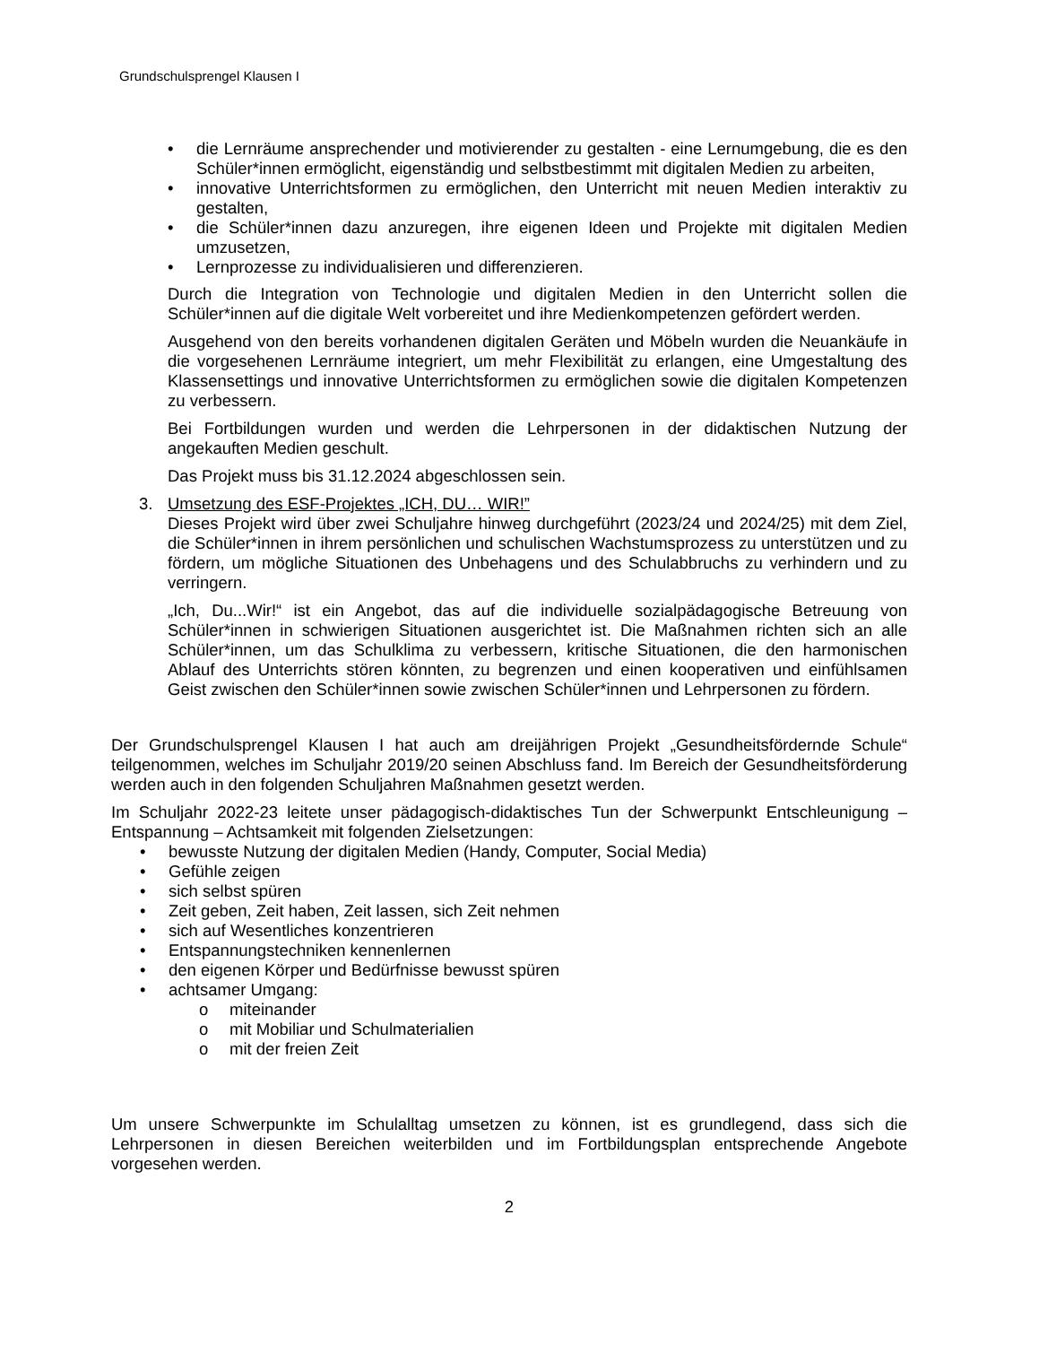Grundschulsprengel Klausen I
• die Lernräume ansprechender und motivierender zu gestalten - eine Lernumgebung, die es den Schüler*innen ermöglicht, eigenständig und selbstbestimmt mit digitalen Medien zu arbeiten,
• innovative Unterrichtsformen zu ermöglichen, den Unterricht mit neuen Medien interaktiv zu gestalten,
• die Schüler*innen dazu anzuregen, ihre eigenen Ideen und Projekte mit digitalen Medien umzusetzen,
• Lernprozesse zu individualisieren und differenzieren.
Durch die Integration von Technologie und digitalen Medien in den Unterricht sollen die Schüler*innen auf die digitale Welt vorbereitet und ihre Medienkompetenzen gefördert werden.
Ausgehend von den bereits vorhandenen digitalen Geräten und Möbeln wurden die Neuankäufe in die vorgesehenen Lernräume integriert, um mehr Flexibilität zu erlangen, eine Umgestaltung des Klassensettings und innovative Unterrichtsformen zu ermöglichen sowie die digitalen Kompetenzen zu verbessern.
Bei Fortbildungen wurden und werden die Lehrpersonen in der didaktischen Nutzung der angekauften Medien geschult.
Das Projekt muss bis 31.12.2024 abgeschlossen sein.
3. Umsetzung des ESF-Projektes „ICH, DU… WIR!”
Dieses Projekt wird über zwei Schuljahre hinweg durchgeführt (2023/24 und 2024/25) mit dem Ziel, die Schüler*innen in ihrem persönlichen und schulischen Wachstumsprozess zu unterstützen und zu fördern, um mögliche Situationen des Unbehagens und des Schulabbruchs zu verhindern und zu verringern.
„Ich, Du...Wir!“ ist ein Angebot, das auf die individuelle sozialpädagogische Betreuung von Schüler*innen in schwierigen Situationen ausgerichtet ist. Die Maßnahmen richten sich an alle Schüler*innen, um das Schulklima zu verbessern, kritische Situationen, die den harmonischen Ablauf des Unterrichts stören könnten, zu begrenzen und einen kooperativen und einfühlsamen Geist zwischen den Schüler*innen sowie zwischen Schüler*innen und Lehrpersonen zu fördern.
Der Grundschulsprengel Klausen I hat auch am dreijährigen Projekt „Gesundheitsfördernde Schule“ teilgenommen, welches im Schuljahr 2019/20 seinen Abschluss fand. Im Bereich der Gesundheitsförderung werden auch in den folgenden Schuljahren Maßnahmen gesetzt werden.
Im Schuljahr 2022-23 leitete unser pädagogisch-didaktisches Tun der Schwerpunkt Entschleunigung – Entspannung – Achtsamkeit mit folgenden Zielsetzungen:
• bewusste Nutzung der digitalen Medien (Handy, Computer, Social Media)
• Gefühle zeigen
• sich selbst spüren
• Zeit geben, Zeit haben, Zeit lassen, sich Zeit nehmen
• sich auf Wesentliches konzentrieren
• Entspannungstechniken kennenlernen
• den eigenen Körper und Bedürfnisse bewusst spüren
• achtsamer Umgang:
o miteinander
o mit Mobiliar und Schulmaterialien
o mit der freien Zeit
Um unsere Schwerpunkte im Schulalltag umsetzen zu können, ist es grundlegend, dass sich die Lehrpersonen in diesen Bereichen weiterbilden und im Fortbildungsplan entsprechende Angebote vorgesehen werden.
2